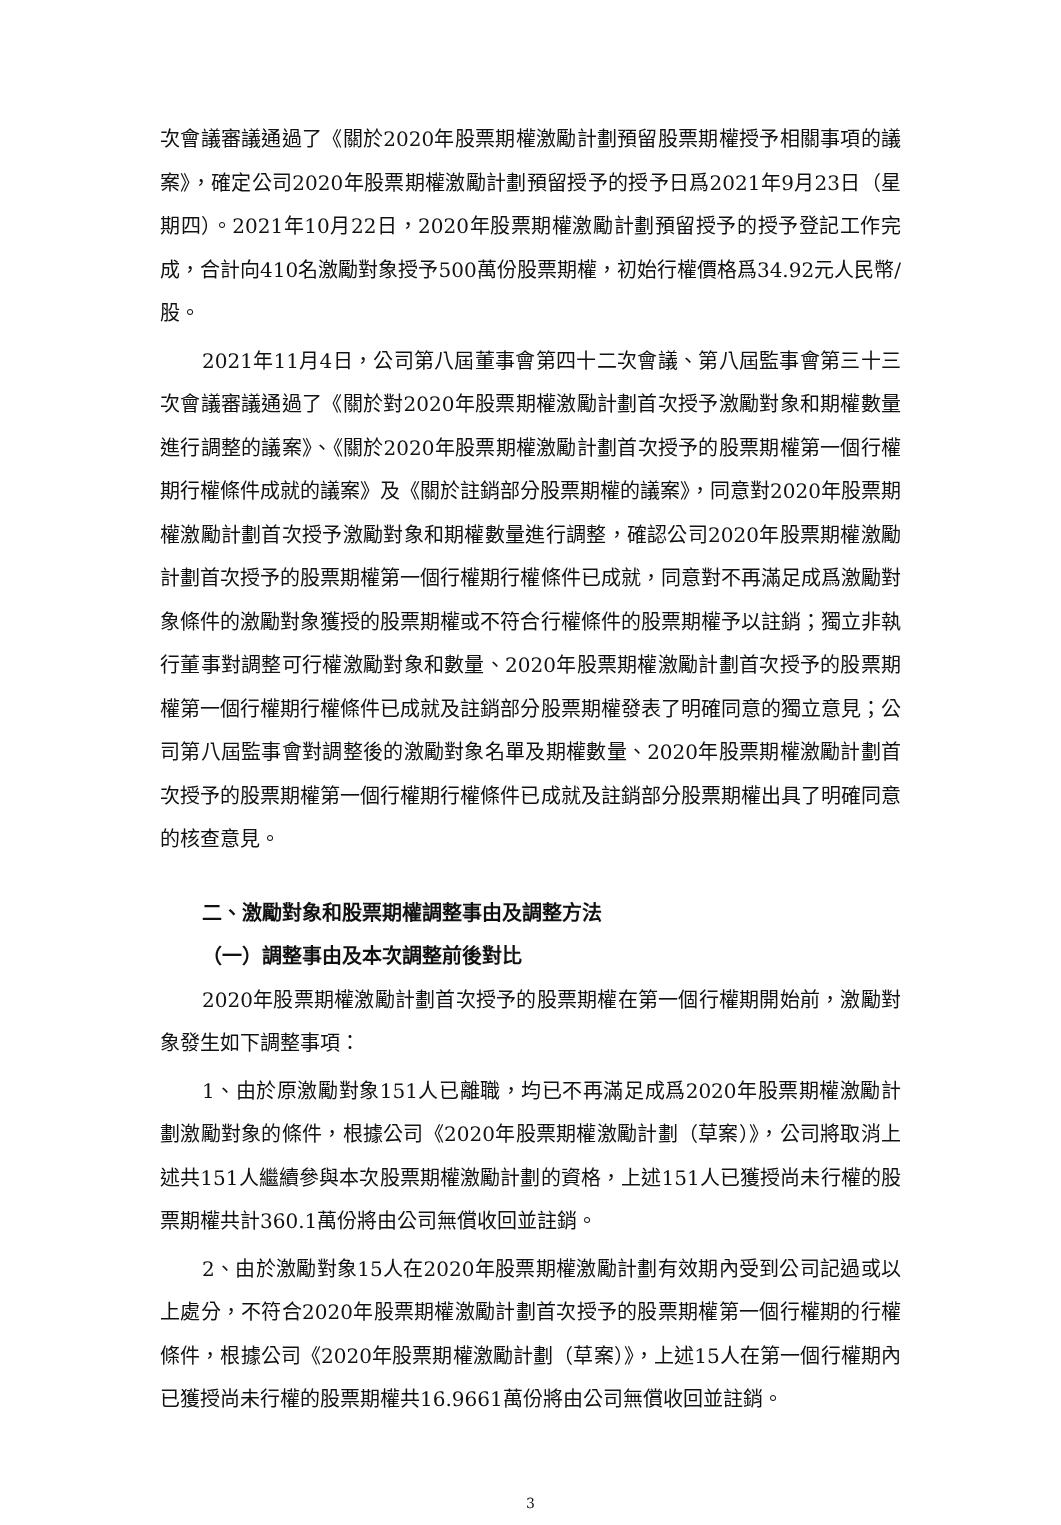次會議審議通過了《關於2020年股票期權激勵計劃預留股票期權授予相關事項的議案》，確定公司2020年股票期權激勵計劃預留授予的授予日爲2021年9月23日（星期四）。2021年10月22日，2020年股票期權激勵計劃預留授予的授予登記工作完成，合計向410名激勵對象授予500萬份股票期權，初始行權價格爲34.92元人民幣/股。
2021年11月4日，公司第八屆董事會第四十二次會議、第八屆監事會第三十三次會議審議通過了《關於對2020年股票期權激勵計劃首次授予激勵對象和期權數量進行調整的議案》、《關於2020年股票期權激勵計劃首次授予的股票期權第一個行權期行權條件成就的議案》及《關於註銷部分股票期權的議案》，同意對2020年股票期權激勵計劃首次授予激勵對象和期權數量進行調整，確認公司2020年股票期權激勵計劃首次授予的股票期權第一個行權期行權條件已成就，同意對不再滿足成爲激勵對象條件的激勵對象獲授的股票期權或不符合行權條件的股票期權予以註銷；獨立非執行董事對調整可行權激勵對象和數量、2020年股票期權激勵計劃首次授予的股票期權第一個行權期行權條件已成就及註銷部分股票期權發表了明確同意的獨立意見；公司第八屆監事會對調整後的激勵對象名單及期權數量、2020年股票期權激勵計劃首次授予的股票期權第一個行權期行權條件已成就及註銷部分股票期權出具了明確同意的核查意見。
二、激勵對象和股票期權調整事由及調整方法
（一）調整事由及本次調整前後對比
2020年股票期權激勵計劃首次授予的股票期權在第一個行權期開始前，激勵對象發生如下調整事項：
1、由於原激勵對象151人已離職，均已不再滿足成爲2020年股票期權激勵計劃激勵對象的條件，根據公司《2020年股票期權激勵計劃（草案）》，公司將取消上述共151人繼續參與本次股票期權激勵計劃的資格，上述151人已獲授尚未行權的股票期權共計360.1萬份將由公司無償收回並註銷。
2、由於激勵對象15人在2020年股票期權激勵計劃有效期內受到公司記過或以上處分，不符合2020年股票期權激勵計劃首次授予的股票期權第一個行權期的行權條件，根據公司《2020年股票期權激勵計劃（草案）》，上述15人在第一個行權期內已獲授尚未行權的股票期權共16.9661萬份將由公司無償收回並註銷。
3